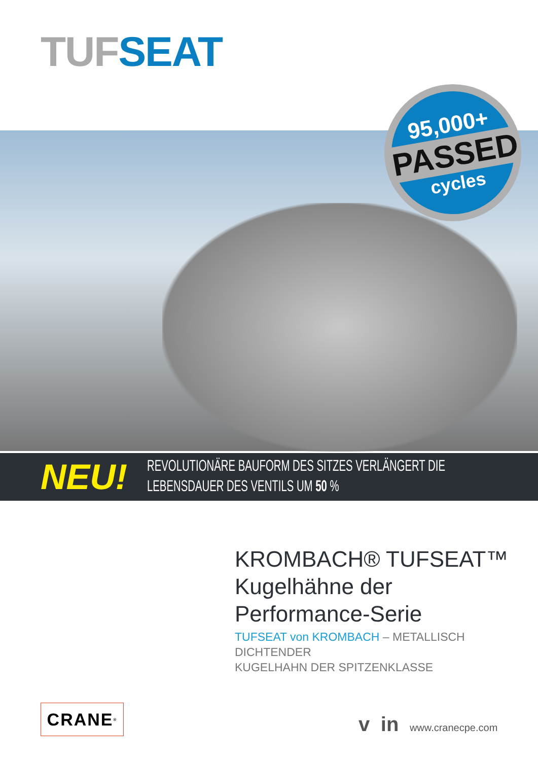TUF SEAT
95,000+
PASSED
cycles
NEU!
REVOLUTIONÄRE BAUFORM DES SITZES VERLÄNGERT DIE
LEBENSDAUER DES VENTILS UM 50 %
KROMBACH® TUFSEAT™
Kugelhähne der
Performance-Serie
TUFSEAT von KROMBACH – METALLISCH DICHTENDER
KUGELHAHN DER SPITZENKLASSE
CRANE<sup>®</sup> v in www.cranecpe.com